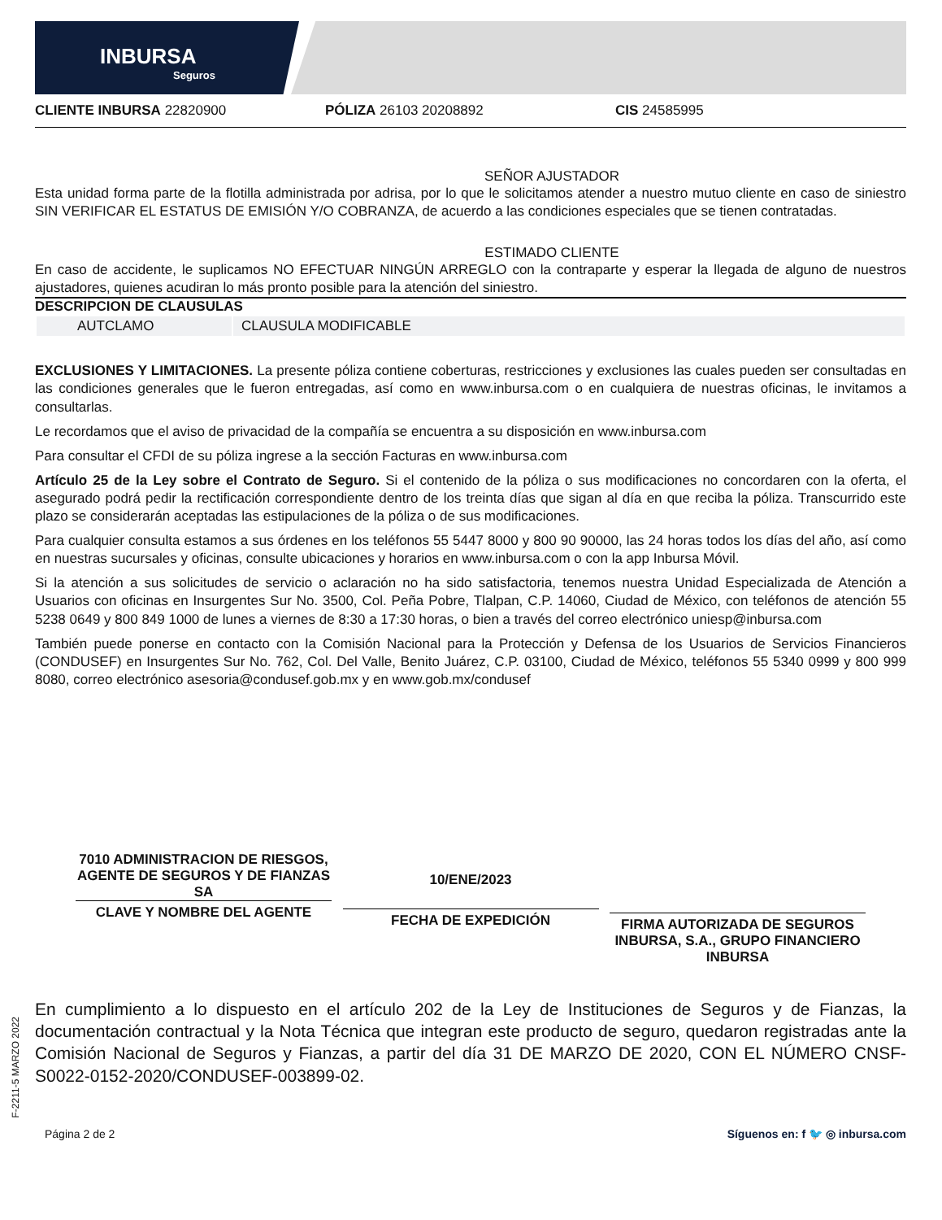F-2211-5 MARZO 2022
INBURSA
Seguros
CLIENTE INBURSA 22820900 PÓLIZA 26103 20208892 CIS 24585995
SEÑOR AJUSTADOR
Esta unidad forma parte de la flotilla administrada por adrisa, por lo que le solicitamos atender a nuestro mutuo cliente en caso de siniestro SIN VERIFICAR EL ESTATUS DE EMISIÓN Y/O COBRANZA, de acuerdo a las condiciones especiales que se tienen contratadas.
ESTIMADO CLIENTE
En caso de accidente, le suplicamos NO EFECTUAR NINGÚN ARREGLO con la contraparte y esperar la llegada de alguno de nuestros ajustadores, quienes acudiran lo más pronto posible para la atención del siniestro.
DESCRIPCION DE CLAUSULAS
| AUTCLAMO | CLAUSULA MODIFICABLE |
EXCLUSIONES Y LIMITACIONES. La presente póliza contiene coberturas, restricciones y exclusiones las cuales pueden ser consultadas en las condiciones generales que le fueron entregadas, así como en www.inbursa.com o en cualquiera de nuestras oficinas, le invitamos a consultarlas.
Le recordamos que el aviso de privacidad de la compañía se encuentra a su disposición en www.inbursa.com
Para consultar el CFDI de su póliza ingrese a la sección Facturas en www.inbursa.com
Artículo 25 de la Ley sobre el Contrato de Seguro. Si el contenido de la póliza o sus modificaciones no concordaren con la oferta, el asegurado podrá pedir la rectificación correspondiente dentro de los treinta días que sigan al día en que reciba la póliza. Transcurrido este plazo se considerarán aceptadas las estipulaciones de la póliza o de sus modificaciones.
Para cualquier consulta estamos a sus órdenes en los teléfonos 55 5447 8000 y 800 90 90000, las 24 horas todos los días del año, así como en nuestras sucursales y oficinas, consulte ubicaciones y horarios en www.inbursa.com o con la app Inbursa Móvil.
Si la atención a sus solicitudes de servicio o aclaración no ha sido satisfactoria, tenemos nuestra Unidad Especializada de Atención a Usuarios con oficinas en Insurgentes Sur No. 3500, Col. Peña Pobre, Tlalpan, C.P. 14060, Ciudad de México, con teléfonos de atención 55 5238 0649 y 800 849 1000 de lunes a viernes de 8:30 a 17:30 horas, o bien a través del correo electrónico uniesp@inbursa.com
También puede ponerse en contacto con la Comisión Nacional para la Protección y Defensa de los Usuarios de Servicios Financieros (CONDUSEF) en Insurgentes Sur No. 762, Col. Del Valle, Benito Juárez, C.P. 03100, Ciudad de México, teléfonos 55 5340 0999 y 800 999 8080, correo electrónico asesoria@condusef.gob.mx y en www.gob.mx/condusef
7010 ADMINISTRACION DE RIESGOS, AGENTE DE SEGUROS Y DE FIANZAS SA
CLAVE Y NOMBRE DEL AGENTE
10/ENE/2023
FECHA DE EXPEDICIÓN
FIRMA AUTORIZADA DE SEGUROS INBURSA, S.A., GRUPO FINANCIERO INBURSA
En cumplimiento a lo dispuesto en el artículo 202 de la Ley de Instituciones de Seguros y de Fianzas, la documentación contractual y la Nota Técnica que integran este producto de seguro, quedaron registradas ante la Comisión Nacional de Seguros y Fianzas, a partir del día 31 DE MARZO DE 2020, CON EL NÚMERO CNSF-S0022-0152-2020/CONDUSEF-003899-02.
Página 2 de 2 Síguenos en: f 🐦 ◎ inbursa.com